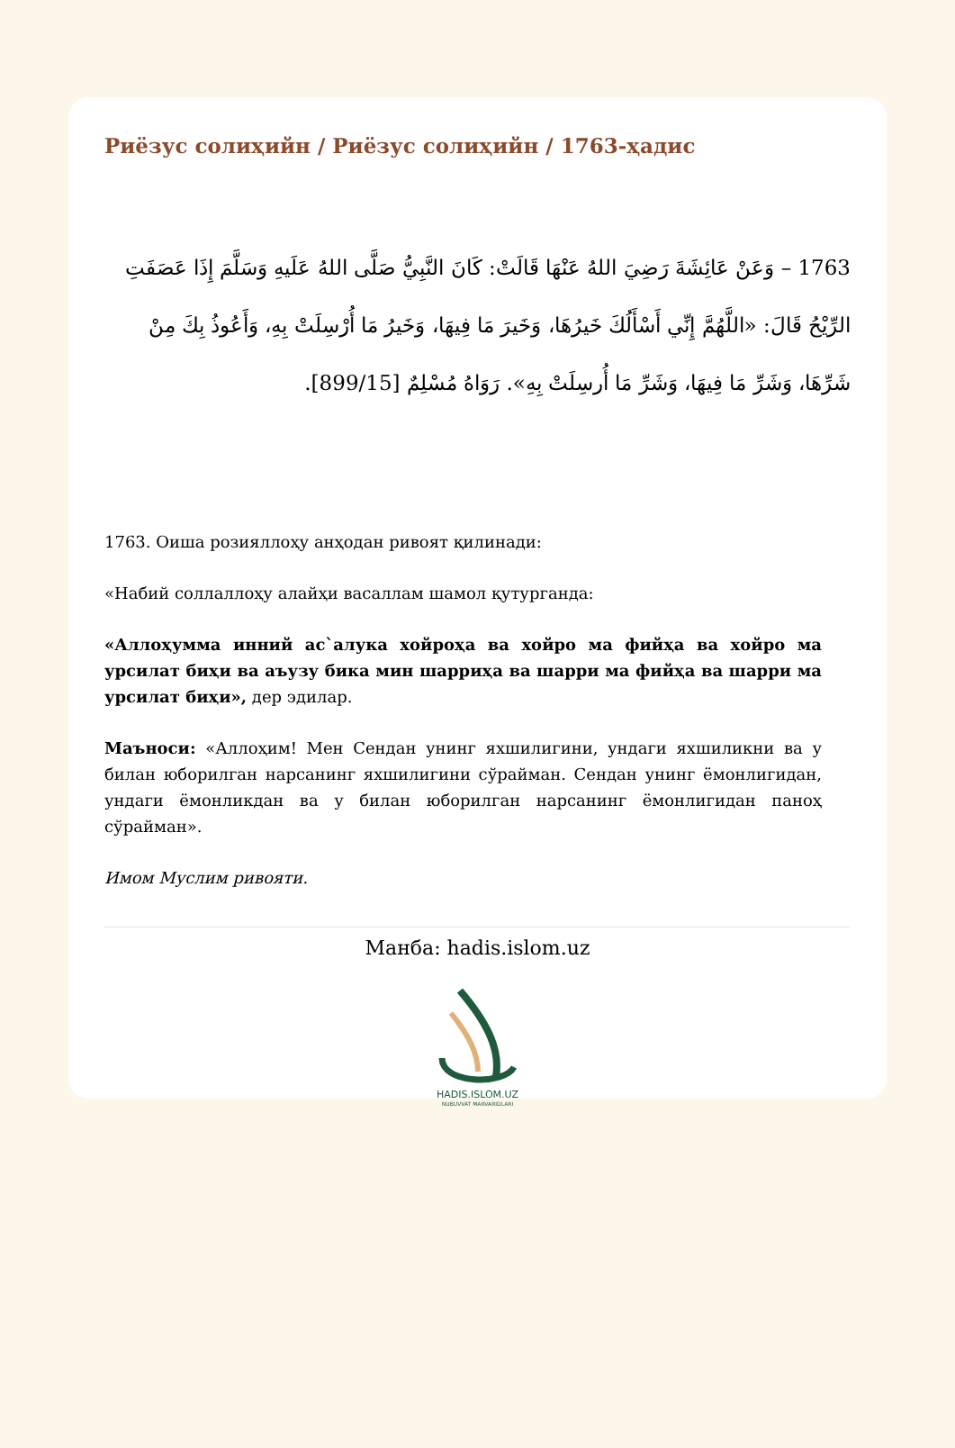Риёзус солиҳийн / Риёзус солиҳийн / 1763-ҳадис
1763 – وَعَنْ عَائِشَةَ رَضِيَ اللهُ عَنْهَا قَالَتْ: كَانَ النَّبِيُّ صَلَّى اللهُ عَلَيهِ وَسَلَّمَ إِذَا عَصَفَتِ الرِّيْحُ قَالَ: «اللَّهُمَّ إِنِّي أَسْأَلُكَ خَيرُهَا، وَخَيرَ مَا فِيهَا، وَخَيرُ مَا أُرْسِلَتْ بِهِ، وَأَعُوذُ بِكَ مِنْ شَرِّهَا، وَشَرِّ مَا فِيهَا، وَشَرِّ مَا أُرسِلَتْ بِهِ». رَوَاهُ مُسْلِمٌ [899/15].
1763. Оиша розияллоҳу анҳодан ривоят қилинади:
«Набий соллаллоҳу алайҳи васаллам шамол қутурганда:
«Аллоҳумма инний ас`алука хойроҳа ва хойро ма фийҳа ва хойро ма урсилат биҳи ва аъузу бика мин шарриҳа ва шарри ма фийҳа ва шарри ма урсилат биҳи», дер эдилар.
Маъноси: «Аллоҳим! Мен Сендан унинг яхшилигини, ундаги яхшиликни ва у билан юборилган нарсанинг яхшилигини сўрайман. Сендан унинг ёмонлигидан, ундаги ёмонликдан ва у билан юборилган нарсанинг ёмонлигидан паноҳ сўрайман».
Имом Муслим ривояти.
Манба: hadis.islom.uz
HADIS.ISLOM.UZ
NUBUVVAT MARVARIDLARI